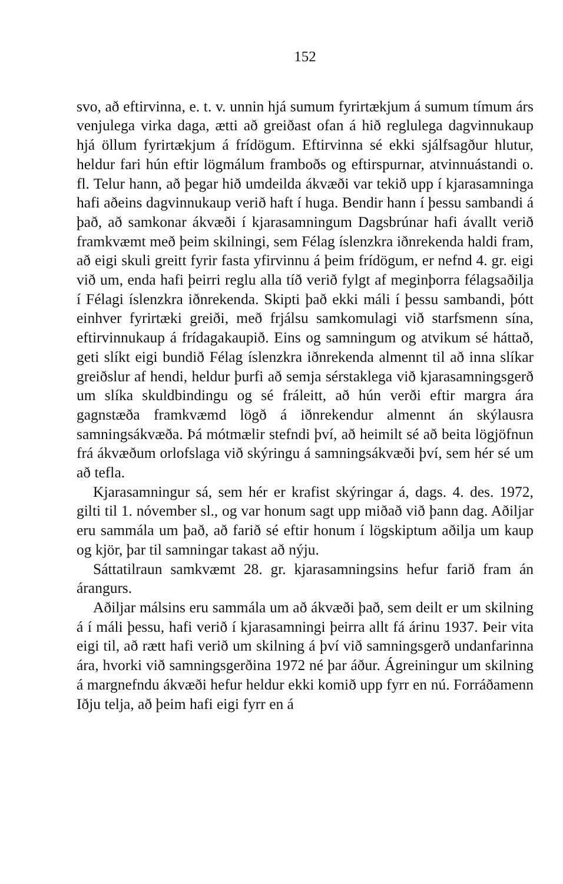152
svo, að eftirvinna, e. t. v. unnin hjá sumum fyrirtækjum á sumum tímum árs venjulega virka daga, ætti að greiðast ofan á hið reglulega dagvinnukaup hjá öllum fyrirtækjum á frídögum. Eftirvinna sé ekki sjálfsagður hlutur, heldur fari hún eftir lögmálum framboðs og eftirspurnar, atvinnuástandi o. fl. Telur hann, að þegar hið umdeilda ákvæði var tekið upp í kjarasamninga hafi aðeins dagvinnukaup verið haft í huga. Bendir hann í þessu sambandi á það, að samkonar ákvæði í kjarasamningum Dagsbrúnar hafi ávallt verið framkvæmt með þeim skilningi, sem Félag íslenzkra iðnrekenda haldi fram, að eigi skuli greitt fyrir fasta yfirvinnu á þeim frídögum, er nefnd 4. gr. eigi við um, enda hafi þeirri reglu alla tíð verið fylgt af meginþorra félagsaðilja í Félagi íslenzkra iðnrekenda. Skipti það ekki máli í þessu sambandi, þótt einhver fyrirtæki greiði, með frjálsu samkomulagi við starfsmenn sína, eftirvinnukaup á frídagakaupið. Eins og samningum og atvikum sé háttað, geti slíkt eigi bundið Félag íslenzkra iðnrekenda almennt til að inna slíkar greiðslur af hendi, heldur þurfi að semja sérstaklega við kjarasamningsgerð um slíka skuldbindingu og sé fráleitt, að hún verði eftir margra ára gagnstæða framkvæmd lögð á iðnrekendur almennt án skýlausra samningsákvæða. Þá mótmælir stefndi því, að heimilt sé að beita lögjöfnun frá ákvæðum orlofslaga við skýringu á samningsákvæði því, sem hér sé um að tefla.
Kjarasamningur sá, sem hér er krafist skýringar á, dags. 4. des. 1972, gilti til 1. nóvember sl., og var honum sagt upp miðað við þann dag. Aðiljar eru sammála um það, að farið sé eftir honum í lögskiptum aðilja um kaup og kjör, þar til samningar takast að nýju.
Sáttatilraun samkvæmt 28. gr. kjarasamningsins hefur farið fram án árangurs.
Aðiljar málsins eru sammála um að ákvæði það, sem deilt er um skilning á í máli þessu, hafi verið í kjarasamningi þeirra allt fá árinu 1937. Þeir vita eigi til, að rætt hafi verið um skilning á því við samningsgerð undanfarinna ára, hvorki við samningsgerðina 1972 né þar áður. Ágreiningur um skilning á margnefndu ákvæði hefur heldur ekki komið upp fyrr en nú. Forráðamenn Iðju telja, að þeim hafi eigi fyrr en á